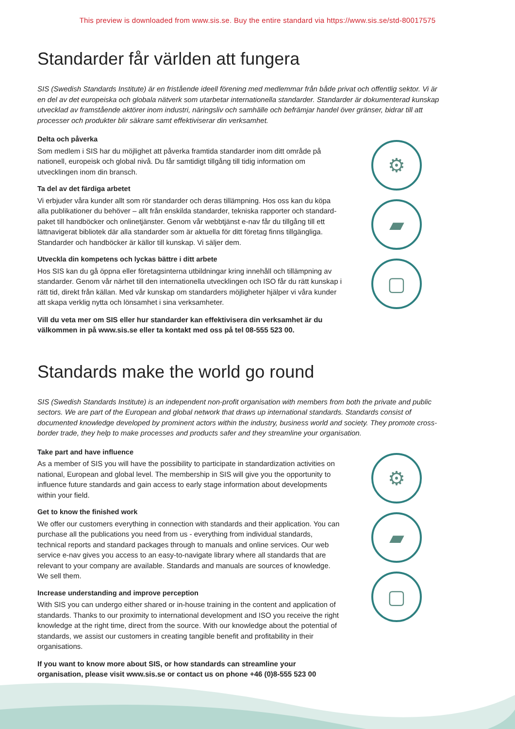This preview is downloaded from www.sis.se. Buy the entire standard via https://www.sis.se/std-80017575
Standarder får världen att fungera
SIS (Swedish Standards Institute) är en fristående ideell förening med medlemmar från både privat och offentlig sektor. Vi är en del av det europeiska och globala nätverk som utarbetar internationella standarder. Standarder är dokumenterad kunskap utvecklad av framstående aktörer inom industri, näringsliv och samhälle och befrämjar handel över gränser, bidrar till att processer och produkter blir säkrare samt effektiviserar din verksamhet.
Delta och påverka
Som medlem i SIS har du möjlighet att påverka framtida standarder inom ditt område på nationell, europeisk och global nivå. Du får samtidigt tillgång till tidig information om utvecklingen inom din bransch.
Ta del av det färdiga arbetet
Vi erbjuder våra kunder allt som rör standarder och deras tillämpning. Hos oss kan du köpa alla publikationer du behöver – allt från enskilda standarder, tekniska rapporter och standard­paket till handböcker och onlinetjänster. Genom vår webbtjänst e-nav får du tillgång till ett lättnavigerat bibliotek där alla standarder som är aktuella för ditt företag finns tillgängliga. Standarder och handböcker är källor till kunskap. Vi säljer dem.
Utveckla din kompetens och lyckas bättre i ditt arbete
Hos SIS kan du gå öppna eller företagsinterna utbildningar kring innehåll och tillämpning av standarder. Genom vår närhet till den internationella utvecklingen och ISO får du rätt kunskap i rätt tid, direkt från källan. Med vår kunskap om standarders möjligheter hjälper vi våra kunder att skapa verklig nytta och lönsamhet i sina verksamheter.
Vill du veta mer om SIS eller hur standarder kan effektivisera din verksamhet är du välkommen in på www.sis.se eller ta kontakt med oss på tel 08-555 523 00.
⚙
▰
▢
Standards make the world go round
SIS (Swedish Standards Institute) is an independent non-profit organisation with members from both the private and public sectors. We are part of the European and global network that draws up international standards. Standards consist of documented knowledge developed by prominent actors within the industry, business world and society. They promote cross-border trade, they help to make processes and products safer and they streamline your organisation.
Take part and have influence
As a member of SIS you will have the possibility to participate in standardization activities on national, European and global level. The membership in SIS will give you the opportunity to influence future standards and gain access to early stage information about developments within your field.
Get to know the finished work
We offer our customers everything in connection with standards and their application. You can purchase all the publications you need from us - everything from individual standards, technical reports and standard packages through to manuals and online services. Our web service e-nav gives you access to an easy-to-navigate library where all standards that are relevant to your company are available. Standards and manuals are sources of knowledge. We sell them.
Increase understanding and improve perception
With SIS you can undergo either shared or in-house training in the content and application of standards. Thanks to our proximity to international development and ISO you receive the right knowledge at the right time, direct from the source. With our knowledge about the potential of standards, we assist our customers in creating tangible benefit and profitability in their organisations.
If you want to know more about SIS, or how standards can streamline your organisation, please visit www.sis.se or contact us on phone +46 (0)8-555 523 00
⚙
▰
▢